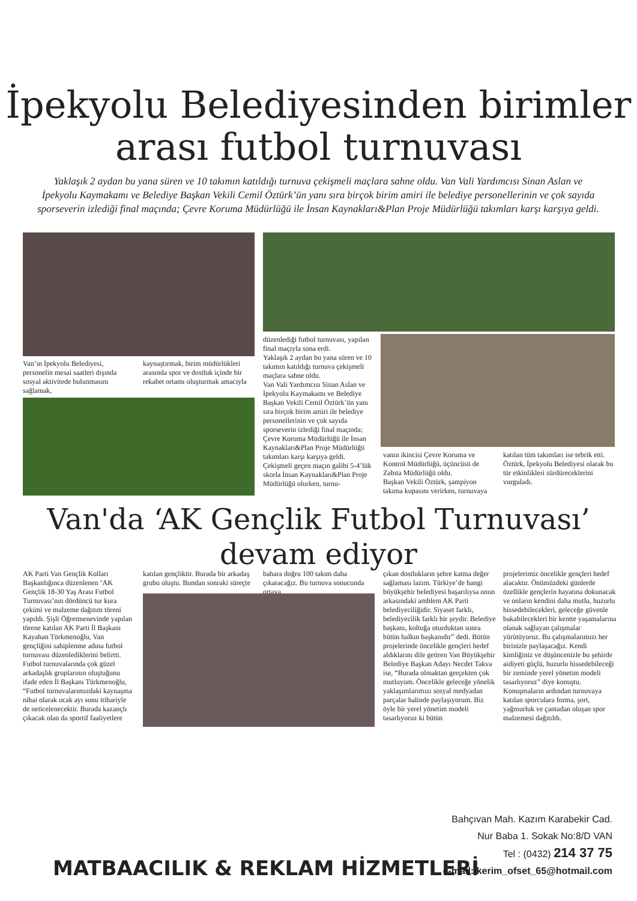İpekyolu Belediyesinden birimler
arası futbol turnuvası
Yaklaşık 2 aydan bu yana süren ve 10 takımın katıldığı turnuva çekişmeli maçlara sahne oldu. Van Vali Yardımcısı Sinan Aslan ve İpekyolu Kaymakamı ve Belediye Başkan Vekili Cemil Öztürk’ün yanı sıra birçok birim amiri ile belediye personellerinin ve çok sayıda sporseverin izlediği final maçında; Çevre Koruma Müdürlüğü ile İnsan Kaynakları&Plan Proje Müdürlüğü takımları karşı karşıya geldi.
Van’ın İpekyolu Belediyesi, personelin mesai saatleri dışında sosyal aktivitede bulunmasını sağlamak,
kaynaştırmak, birim müdürlükleri arasında spor ve dostluk içinde bir rekabet ortamı oluşturmak amacıyla
düzenlediği futbol turnuvası, yapılan final maçıyla sona erdi.
Yaklaşık 2 aydan bu yana süren ve 10 takımın katıldığı turnuva çekişmeli maçlara sahne oldu.
Van Vali Yardımcısı Sinan Aslan ve İpekyolu Kaymakamı ve Belediye Başkan Vekili Cemil Öztürk’ün yanı sıra birçok birim amiri ile belediye personellerinin ve çok sayıda sporseverin izlediği final maçında; Çevre Koruma Müdürlüğü ile İnsan Kaynakları&Plan Proje Müdürlüğü takımları karşı karşıya geldi. Çekişmeli geçen maçın galibi 5-4’lük skorla İnsan Kaynakları&Plan Proje Müdürlüğü olurken, turnu-
vanın ikincisi Çevre Koruma ve Kontrol Müdürlüğü, üçüncüsü de Zabıta Müdürlüğü oldu.
Başkan Vekili Öztürk, şampiyon takıma kupasını verirken, turnuvaya
katılan tüm takımları ise tebrik etti. Öztürk, İpekyolu Belediyesi olarak bu tür etkinlikleri sürdüreceklerini vurguladı.
Van'da ‘AK Gençlik Futbol Turnuvası’
devam ediyor
AK Parti Van Gençlik Kolları Başkanlığınca düzenlenen ‘AK Gençlik 18-30 Yaş Arası Futbol Turnuvası’nın dördüncü tur kura çekimi ve malzeme dağıtım töreni yapıldı. Şişli Öğretmenevinde yapılan törene katılan AK Parti İl Başkanı Kayahan Türkmenoğlu, Van gençliğini sahiplenme adına futbol turnuvası düzenlediklerini belirtti. Futbol turnuvalarında çok güzel arkadaşlık gruplarının oluştuğunu ifade eden İl Başkanı Türkmenoğlu, “Futbol turnuvalarımızdaki kaynaşma nihai olarak ocak ayı sonu itibariyle de neticelenecektir. Burada kazançlı çıkacak olan da sportif faaliyetlere
katılan gençliktir. Burada bir arkadaş grubu oluştu. Bundan sonraki süreçte
bahara doğru 100 takım daha çıkaracağız. Bu turnuva sonucunda ortaya
çıkan dostlukların şehre katma değer sağlaması lazım. Türkiye’de hangi büyükşehir belediyesi başarılıysa onun arkasındaki amblem AK Parti belediyeciliğidir. Siyaset farklı, belediyecilik farklı bir şeydir. Belediye başkanı, koltuğa oturduktan sonra bütün halkın başkanıdır” dedi. Bütün projelerinde öncelikle gençleri hedef aldıklarını dile getiren Van Büyükşehir Belediye Başkan Adayı Necdet Takva ise, “Burada olmaktan gerçekten çok mutluyum. Öncelikle geleceğe yönelik yaklaşımlarımızı sosyal medyadan parçalar halinde paylaşıyorum. Biz öyle bir yerel yönetim modeli tasarlıyoruz ki bütün
projelerimiz öncelikle gençleri hedef alacaktır. Önümüzdeki günlerde özellikle gençlerin hayatına dokunacak ve onların kendini daha mutlu, huzurlu hissedebilecekleri, geleceğe güvenle bakabilecekleri bir kentte yaşamalarına olanak sağlayan çalışmalar yürütüyoruz. Bu çalışmalarımızı her birinizle paylaşacağız. Kendi kimliğiniz ve düşüncenizle bu şehirde aidiyeti güçlü, huzurlu hissedebileceği bir zeminde yerel yönetim modeli tasarlıyoruz” diye konuştu. Konuşmaların ardından turnuvaya katılan sporculara forma, şort, yağmurluk ve çantadan oluşan spor malzemesi dağıtıldı.
Bahçıvan Mah. Kazım Karabekir Cad.
Nur Baba 1. Sokak No:8/D VAN
Tel : (0432) 214 37 75
e-mail: kerim_ofset_65@hotmail.com
MATBAACILIK & REKLAM HİZMETLERİ